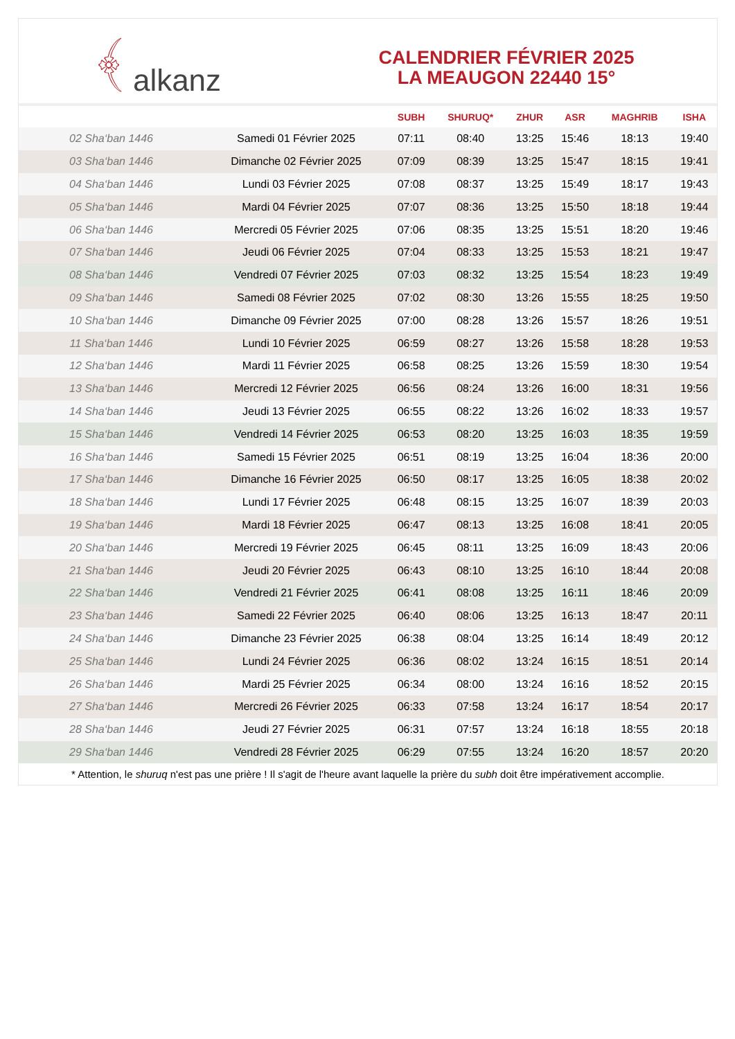﴾ alkanz
CALENDRIER FÉVRIER 2025
LA MEAUGON 22440 15°
| | | SUBH | SHURUQ* | ZHUR | ASR | MAGHRIB | ISHA |
| --- | --- | --- | --- | --- | --- | --- | --- |
| 02 Sha‘ban 1446 | Samedi 01 Février 2025 | 07:11 | 08:40 | 13:25 | 15:46 | 18:13 | 19:40 |
| 03 Sha‘ban 1446 | Dimanche 02 Février 2025 | 07:09 | 08:39 | 13:25 | 15:47 | 18:15 | 19:41 |
| 04 Sha‘ban 1446 | Lundi 03 Février 2025 | 07:08 | 08:37 | 13:25 | 15:49 | 18:17 | 19:43 |
| 05 Sha‘ban 1446 | Mardi 04 Février 2025 | 07:07 | 08:36 | 13:25 | 15:50 | 18:18 | 19:44 |
| 06 Sha‘ban 1446 | Mercredi 05 Février 2025 | 07:06 | 08:35 | 13:25 | 15:51 | 18:20 | 19:46 |
| 07 Sha‘ban 1446 | Jeudi 06 Février 2025 | 07:04 | 08:33 | 13:25 | 15:53 | 18:21 | 19:47 |
| 08 Sha‘ban 1446 | Vendredi 07 Février 2025 | 07:03 | 08:32 | 13:25 | 15:54 | 18:23 | 19:49 |
| 09 Sha‘ban 1446 | Samedi 08 Février 2025 | 07:02 | 08:30 | 13:26 | 15:55 | 18:25 | 19:50 |
| 10 Sha‘ban 1446 | Dimanche 09 Février 2025 | 07:00 | 08:28 | 13:26 | 15:57 | 18:26 | 19:51 |
| 11 Sha‘ban 1446 | Lundi 10 Février 2025 | 06:59 | 08:27 | 13:26 | 15:58 | 18:28 | 19:53 |
| 12 Sha‘ban 1446 | Mardi 11 Février 2025 | 06:58 | 08:25 | 13:26 | 15:59 | 18:30 | 19:54 |
| 13 Sha‘ban 1446 | Mercredi 12 Février 2025 | 06:56 | 08:24 | 13:26 | 16:00 | 18:31 | 19:56 |
| 14 Sha‘ban 1446 | Jeudi 13 Février 2025 | 06:55 | 08:22 | 13:26 | 16:02 | 18:33 | 19:57 |
| 15 Sha‘ban 1446 | Vendredi 14 Février 2025 | 06:53 | 08:20 | 13:25 | 16:03 | 18:35 | 19:59 |
| 16 Sha‘ban 1446 | Samedi 15 Février 2025 | 06:51 | 08:19 | 13:25 | 16:04 | 18:36 | 20:00 |
| 17 Sha‘ban 1446 | Dimanche 16 Février 2025 | 06:50 | 08:17 | 13:25 | 16:05 | 18:38 | 20:02 |
| 18 Sha‘ban 1446 | Lundi 17 Février 2025 | 06:48 | 08:15 | 13:25 | 16:07 | 18:39 | 20:03 |
| 19 Sha‘ban 1446 | Mardi 18 Février 2025 | 06:47 | 08:13 | 13:25 | 16:08 | 18:41 | 20:05 |
| 20 Sha‘ban 1446 | Mercredi 19 Février 2025 | 06:45 | 08:11 | 13:25 | 16:09 | 18:43 | 20:06 |
| 21 Sha‘ban 1446 | Jeudi 20 Février 2025 | 06:43 | 08:10 | 13:25 | 16:10 | 18:44 | 20:08 |
| 22 Sha‘ban 1446 | Vendredi 21 Février 2025 | 06:41 | 08:08 | 13:25 | 16:11 | 18:46 | 20:09 |
| 23 Sha‘ban 1446 | Samedi 22 Février 2025 | 06:40 | 08:06 | 13:25 | 16:13 | 18:47 | 20:11 |
| 24 Sha‘ban 1446 | Dimanche 23 Février 2025 | 06:38 | 08:04 | 13:25 | 16:14 | 18:49 | 20:12 |
| 25 Sha‘ban 1446 | Lundi 24 Février 2025 | 06:36 | 08:02 | 13:24 | 16:15 | 18:51 | 20:14 |
| 26 Sha‘ban 1446 | Mardi 25 Février 2025 | 06:34 | 08:00 | 13:24 | 16:16 | 18:52 | 20:15 |
| 27 Sha‘ban 1446 | Mercredi 26 Février 2025 | 06:33 | 07:58 | 13:24 | 16:17 | 18:54 | 20:17 |
| 28 Sha‘ban 1446 | Jeudi 27 Février 2025 | 06:31 | 07:57 | 13:24 | 16:18 | 18:55 | 20:18 |
| 29 Sha‘ban 1446 | Vendredi 28 Février 2025 | 06:29 | 07:55 | 13:24 | 16:20 | 18:57 | 20:20 |
* Attention, le shuruq n'est pas une prière ! Il s'agit de l'heure avant laquelle la prière du subh doit être impérativement accomplie.